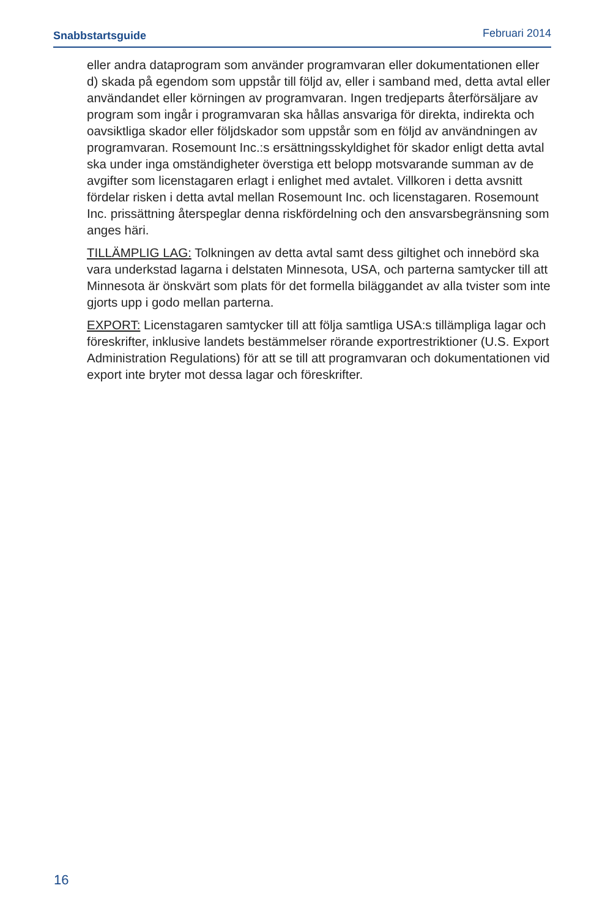Snabbstartsguide Februari 2014
eller andra dataprogram som använder programvaran eller dokumentationen eller d) skada på egendom som uppstår till följd av, eller i samband med, detta avtal eller användandet eller körningen av programvaran. Ingen tredjeparts återförsäljare av program som ingår i programvaran ska hållas ansvariga för direkta, indirekta och oavsiktliga skador eller följdskador som uppstår som en följd av användningen av programvaran. Rosemount Inc.:s ersättningsskyldighet för skador enligt detta avtal ska under inga omständigheter överstiga ett belopp motsvarande summan av de avgifter som licenstagaren erlagt i enlighet med avtalet. Villkoren i detta avsnitt fördelar risken i detta avtal mellan Rosemount Inc. och licenstagaren. Rosemount Inc. prissättning återspeglar denna riskfördelning och den ansvarsbegränsning som anges häri.
TILLÄMPLIG LAG: Tolkningen av detta avtal samt dess giltighet och innebörd ska vara underkstad lagarna i delstaten Minnesota, USA, och parterna samtycker till att Minnesota är önskvärt som plats för det formella biläggandet av alla tvister som inte gjorts upp i godo mellan parterna.
EXPORT: Licenstagaren samtycker till att följa samtliga USA:s tillämpliga lagar och föreskrifter, inklusive landets bestämmelser rörande exportrestriktioner (U.S. Export Administration Regulations) för att se till att programvaran och dokumentationen vid export inte bryter mot dessa lagar och föreskrifter.
16